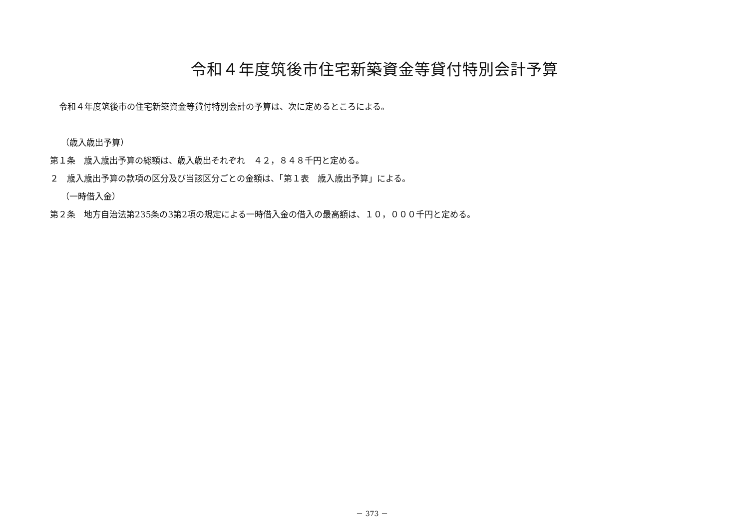令和４年度筑後市住宅新築資金等貸付特別会計予算
令和４年度筑後市の住宅新築資金等貸付特別会計の予算は、次に定めるところによる。
（歳入歳出予算）
第１条　歳入歳出予算の総額は、歳入歳出それぞれ　４２，８４８千円と定める。
２　歳入歳出予算の款項の区分及び当該区分ごとの金額は、「第１表　歳入歳出予算」による。
（一時借入金）
第２条　地方自治法第235条の3第2項の規定による一時借入金の借入の最高額は、１０，０００千円と定める。
－ 373 －